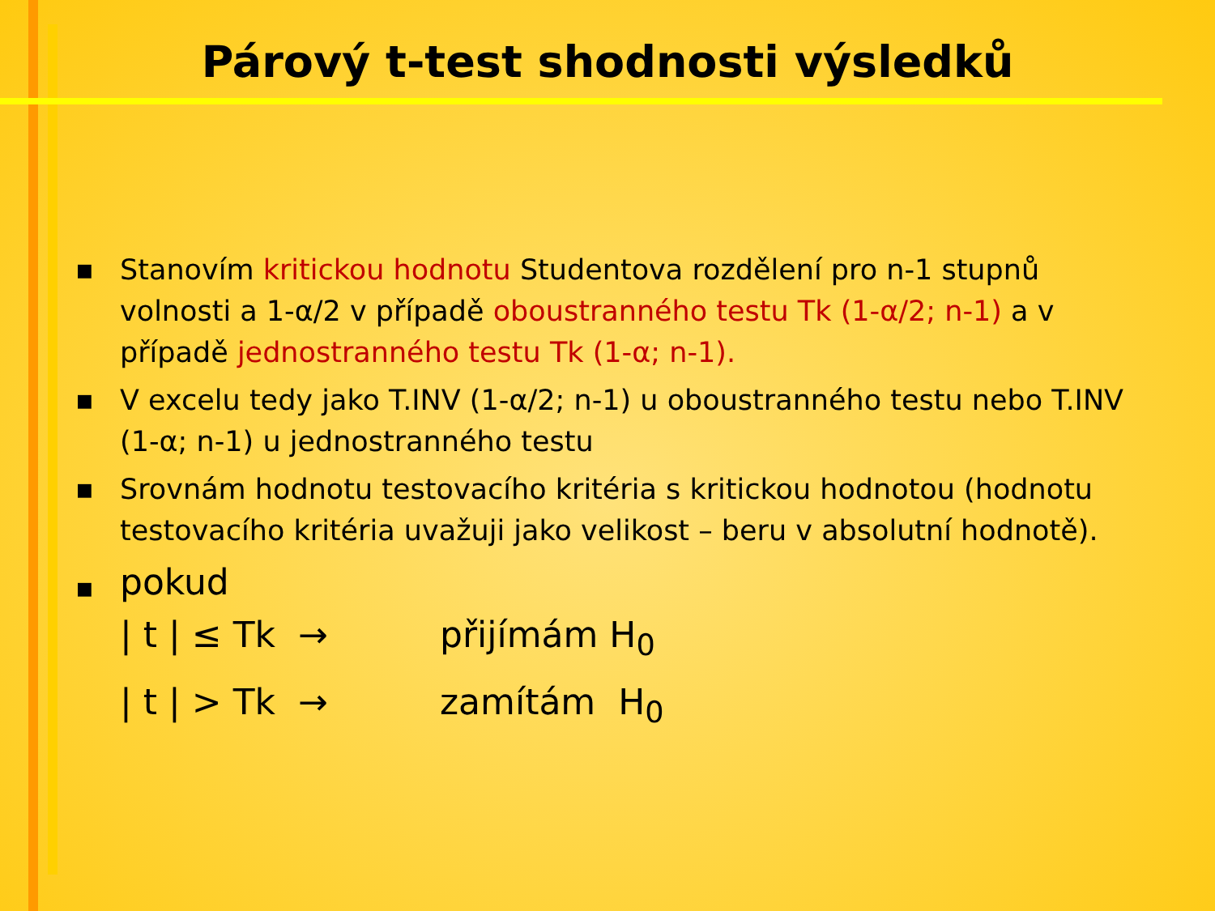Párový t-test shodnosti výsledků
■ Stanovím kritickou hodnotu Studentova rozdělení pro n-1 stupnů volnosti a 1-α/2 v případě oboustranného testu Tk (1-α/2; n-1) a v případě jednostranného testu Tk (1-α; n-1).
■ V excelu tedy jako T.INV (1-α/2; n-1) u oboustranného testu nebo T.INV (1-α; n-1) u jednostranného testu
■ Srovnám hodnotu testovacího kritéria s kritickou hodnotou (hodnotu testovacího kritéria uvažuji jako velikost – beru v absolutní hodnotě).
■ pokud
| t | ≤ Tk → přijímám H<sub>0</sub>
| t | > Tk → zamítám H<sub>0</sub>